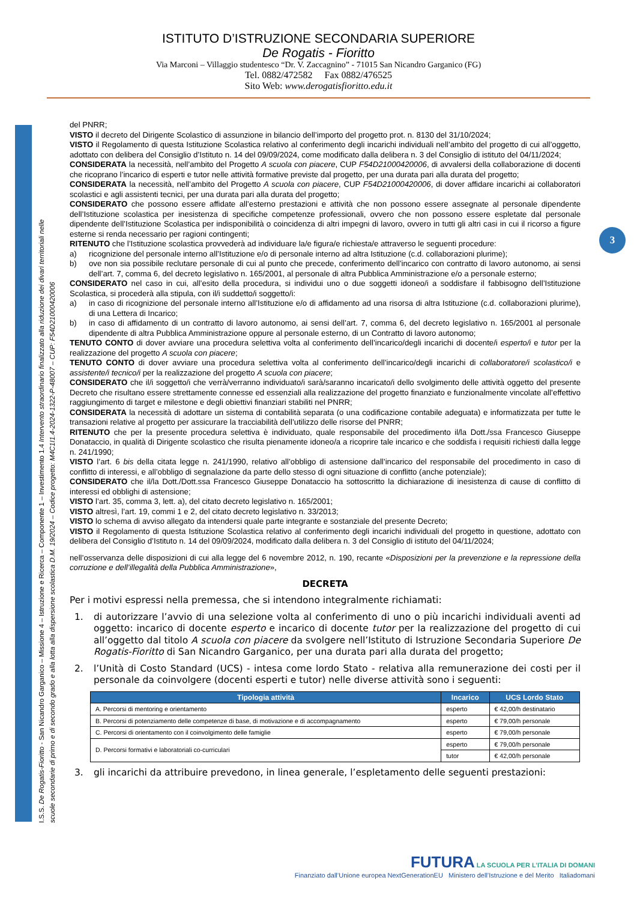ISTITUTO D’ISTRUZIONE SECONDARIA SUPERIORE
De Rogatis - Fioritto
Via Marconi – Villaggio studentesco “Dr. V. Zaccagnino” - 71015 San Nicandro Garganico (FG)
Tel. 0882/472582 Fax 0882/476525
Sito Web: www.derogatisfioritto.edu.it
I.S.S. De Rogatis-Fioritto - San Nicandro Garganico – Missione 4 – Istruzione e Ricerca – Componente 1 – Investimento 1.4 Intervento straordinario finalizzato alla riduzione dei divari territoriali nelle
scuole secondarie di primo e di secondo grado e alla lotta alla dispersione scolastica D.M. 19/2024 – Codice progetto: M4C1I1.4-2024-1322-P-48007 – CUP: F54D21000420006
3
del PNRR;
VISTO il decreto del Dirigente Scolastico di assunzione in bilancio dell’importo del progetto prot. n. 8130 del 31/10/2024;
VISTO il Regolamento di questa Istituzione Scolastica relativo al conferimento degli incarichi individuali nell’ambito del progetto di cui all’oggetto, adottato con delibera del Consiglio d’Istituto n. 14 del 09/09/2024, come modificato dalla delibera n. 3 del Consiglio di istituto del 04/11/2024;
CONSIDERATA la necessità, nell’ambito del Progetto A scuola con piacere, CUP F54D21000420006, di avvalersi della collaborazione di docenti che ricoprano l’incarico di esperti e tutor nelle attività formative previste dal progetto, per una durata pari alla durata del progetto;
CONSIDERATA la necessità, nell’ambito del Progetto A scuola con piacere, CUP F54D21000420006, di dover affidare incarichi ai collaboratori scolastici e agli assistenti tecnici, per una durata pari alla durata del progetto;
CONSIDERATO che possono essere affidate all’esterno prestazioni e attività che non possono essere assegnate al personale dipendente dell’Istituzione scolastica per inesistenza di specifiche competenze professionali, ovvero che non possono essere espletate dal personale dipendente dell’Istituzione Scolastica per indisponibilità o coincidenza di altri impegni di lavoro, ovvero in tutti gli altri casi in cui il ricorso a figure esterne si renda necessario per ragioni contingenti;
RITENUTO che l’Istituzione scolastica provvederà ad individuare la/e figura/e richiesta/e attraverso le seguenti procedure:
a) ricognizione del personale interno all’Istituzione e/o di personale interno ad altra Istituzione (c.d. collaborazioni plurime);
b) ove non sia possibile reclutare personale di cui al punto che precede, conferimento dell’incarico con contratto di lavoro autonomo, ai sensi dell’art. 7, comma 6, del decreto legislativo n. 165/2001, al personale di altra Pubblica Amministrazione e/o a personale esterno;
CONSIDERATO nel caso in cui, all’esito della procedura, si individui uno o due soggetti idoneo/i a soddisfare il fabbisogno dell’Istituzione Scolastica, si procederà alla stipula, con il/i suddetto/i soggetto/i:
a) in caso di ricognizione del personale interno all’Istituzione e/o di affidamento ad una risorsa di altra Istituzione (c.d. collaborazioni plurime), di una Lettera di Incarico;
b) in caso di affidamento di un contratto di lavoro autonomo, ai sensi dell’art. 7, comma 6, del decreto legislativo n. 165/2001 al personale dipendente di altra Pubblica Amministrazione oppure al personale esterno, di un Contratto di lavoro autonomo;
TENUTO CONTO di dover avviare una procedura selettiva volta al conferimento dell’incarico/degli incarichi di docente/i esperto/i e tutor per la realizzazione del progetto A scuola con piacere;
TENUTO CONTO di dover avviare una procedura selettiva volta al conferimento dell’incarico/degli incarichi di collaboratore/i scolastico/i e assistente/i tecnico/i per la realizzazione del progetto A scuola con piacere;
CONSIDERATO che il/i soggetto/i che verrà/verranno individuato/i sarà/saranno incaricato/i dello svolgimento delle attività oggetto del presente Decreto che risultano essere strettamente connesse ed essenziali alla realizzazione del progetto finanziato e funzionalmente vincolate all’effettivo raggiungimento di target e milestone e degli obiettivi finanziari stabiliti nel PNRR;
CONSIDERATA la necessità di adottare un sistema di contabilità separata (o una codificazione contabile adeguata) e informatizzata per tutte le transazioni relative al progetto per assicurare la tracciabilità dell’utilizzo delle risorse del PNRR;
RITENUTO che per la presente procedura selettiva è individuato, quale responsabile del procedimento il/la Dott./ssa Francesco Giuseppe Donataccio, in qualità di Dirigente scolastico che risulta pienamente idoneo/a a ricoprire tale incarico e che soddisfa i requisiti richiesti dalla legge n. 241/1990;
VISTO l’art. 6 bis della citata legge n. 241/1990, relativo all’obbligo di astensione dall’incarico del responsabile del procedimento in caso di conflitto di interessi, e all’obbligo di segnalazione da parte dello stesso di ogni situazione di conflitto (anche potenziale);
CONSIDERATO che il/la Dott./Dott.ssa Francesco Giuseppe Donataccio ha sottoscritto la dichiarazione di inesistenza di cause di conflitto di interessi ed obblighi di astensione;
VISTO l’art. 35, comma 3, lett. a), del citato decreto legislativo n. 165/2001;
VISTO altresì, l’art. 19, commi 1 e 2, del citato decreto legislativo n. 33/2013;
VISTO lo schema di avviso allegato da intendersi quale parte integrante e sostanziale del presente Decreto;
VISTO il Regolamento di questa Istituzione Scolastica relativo al conferimento degli incarichi individuali del progetto in questione, adottato con delibera del Consiglio d’Istituto n. 14 del 09/09/2024, modificato dalla delibera n. 3 del Consiglio di istituto del 04/11/2024;
nell’osservanza delle disposizioni di cui alla legge del 6 novembre 2012, n. 190, recante «Disposizioni per la prevenzione e la repressione della corruzione e dell’illegalità della Pubblica Amministrazione»,
DECRETA
Per i motivi espressi nella premessa, che si intendono integralmente richiamati:
1. di autorizzare l’avvio di una selezione volta al conferimento di uno o più incarichi individuali aventi ad oggetto: incarico di docente esperto e incarico di docente tutor per la realizzazione del progetto di cui all’oggetto dal titolo A scuola con piacere da svolgere nell’Istituto di Istruzione Secondaria Superiore De Rogatis-Fioritto di San Nicandro Garganico, per una durata pari alla durata del progetto;
2. l’Unità di Costo Standard (UCS) - intesa come lordo Stato - relativa alla remunerazione dei costi per il personale da coinvolgere (docenti esperti e tutor) nelle diverse attività sono i seguenti:
| Tipologia attività | Incarico | UCS Lordo Stato |
| --- | --- | --- |
| A. Percorsi di mentoring e orientamento | esperto | € 42,00/h destinatario |
| B. Percorsi di potenziamento delle competenze di base, di motivazione e di accompagnamento | esperto | € 79,00/h personale |
| C. Percorsi di orientamento con il coinvolgimento delle famiglie | esperto | € 79,00/h personale |
| D. Percorsi formativi e laboratoriali co-curriculari | esperto | € 79,00/h personale |
| | tutor | € 42,00/h personale |
3. gli incarichi da attribuire prevedono, in linea generale, l’espletamento delle seguenti prestazioni:
FUTURA LA SCUOLA PER L’ITALIA DI DOMANI
Finanziato dall’Unione europea NextGenerationEU Ministero dell’Istruzione e del Merito Italiadomani